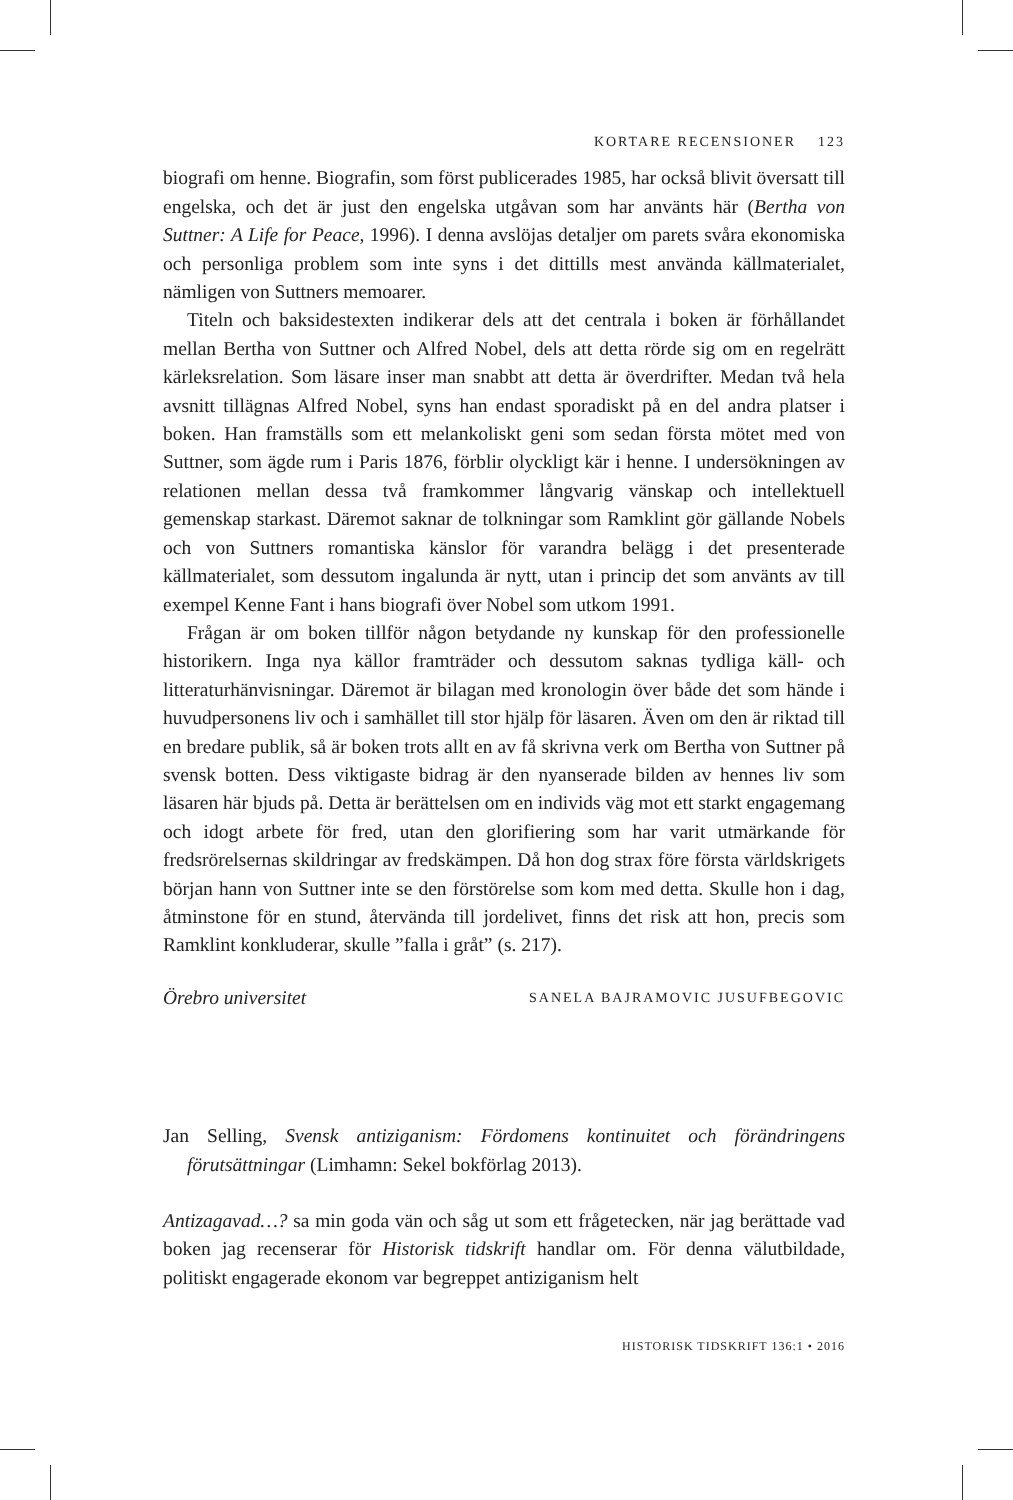KORTARE RECENSIONER 123
biografi om henne. Biografin, som först publicerades 1985, har också blivit översatt till engelska, och det är just den engelska utgåvan som har använts här (Bertha von Suttner: A Life for Peace, 1996). I denna avslöjas detaljer om parets svåra ekonomiska och personliga problem som inte syns i det dittills mest använda källmaterialet, nämligen von Suttners memoarer.
Titeln och baksidestexten indikerar dels att det centrala i boken är förhållandet mellan Bertha von Suttner och Alfred Nobel, dels att detta rörde sig om en regelrätt kärleksrelation. Som läsare inser man snabbt att detta är överdrifter. Medan två hela avsnitt tillägnas Alfred Nobel, syns han endast sporadiskt på en del andra platser i boken. Han framställs som ett melankoliskt geni som sedan första mötet med von Suttner, som ägde rum i Paris 1876, förblir olyckligt kär i henne. I undersökningen av relationen mellan dessa två framkommer långvarig vänskap och intellektuell gemenskap starkast. Däremot saknar de tolkningar som Ramklint gör gällande Nobels och von Suttners romantiska känslor för varandra belägg i det presenterade källmaterialet, som dessutom ingalunda är nytt, utan i princip det som använts av till exempel Kenne Fant i hans biografi över Nobel som utkom 1991.
Frågan är om boken tillför någon betydande ny kunskap för den professionelle historikern. Inga nya källor framträder och dessutom saknas tydliga käll- och litteraturhänvisningar. Däremot är bilagan med kronologin över både det som hände i huvudpersonens liv och i samhället till stor hjälp för läsaren. Även om den är riktad till en bredare publik, så är boken trots allt en av få skrivna verk om Bertha von Suttner på svensk botten. Dess viktigaste bidrag är den nyanserade bilden av hennes liv som läsaren här bjuds på. Detta är berättelsen om en individs väg mot ett starkt engagemang och idogt arbete för fred, utan den glorifiering som har varit utmärkande för fredsrörelsernas skildringar av fredskämpen. Då hon dog strax före första världskrigets början hann von Suttner inte se den förstörelse som kom med detta. Skulle hon i dag, åtminstone för en stund, återvända till jordelivet, finns det risk att hon, precis som Ramklint konkluderar, skulle ”falla i gråt” (s. 217).
Örebro universitet SANELA BAJRAMOVIC JUSUFBEGOVIC
Jan Selling, Svensk antiziganism: Fördomens kontinuitet och förändringens förutsättningar (Limhamn: Sekel bokförlag 2013).
Antizagavad…? sa min goda vän och såg ut som ett frågetecken, när jag berättade vad boken jag recenserar för Historisk tidskrift handlar om. För denna välutbildade, politiskt engagerade ekonom var begreppet antiziganism helt
HISTORISK TIDSKRIFT 136:1 • 2016